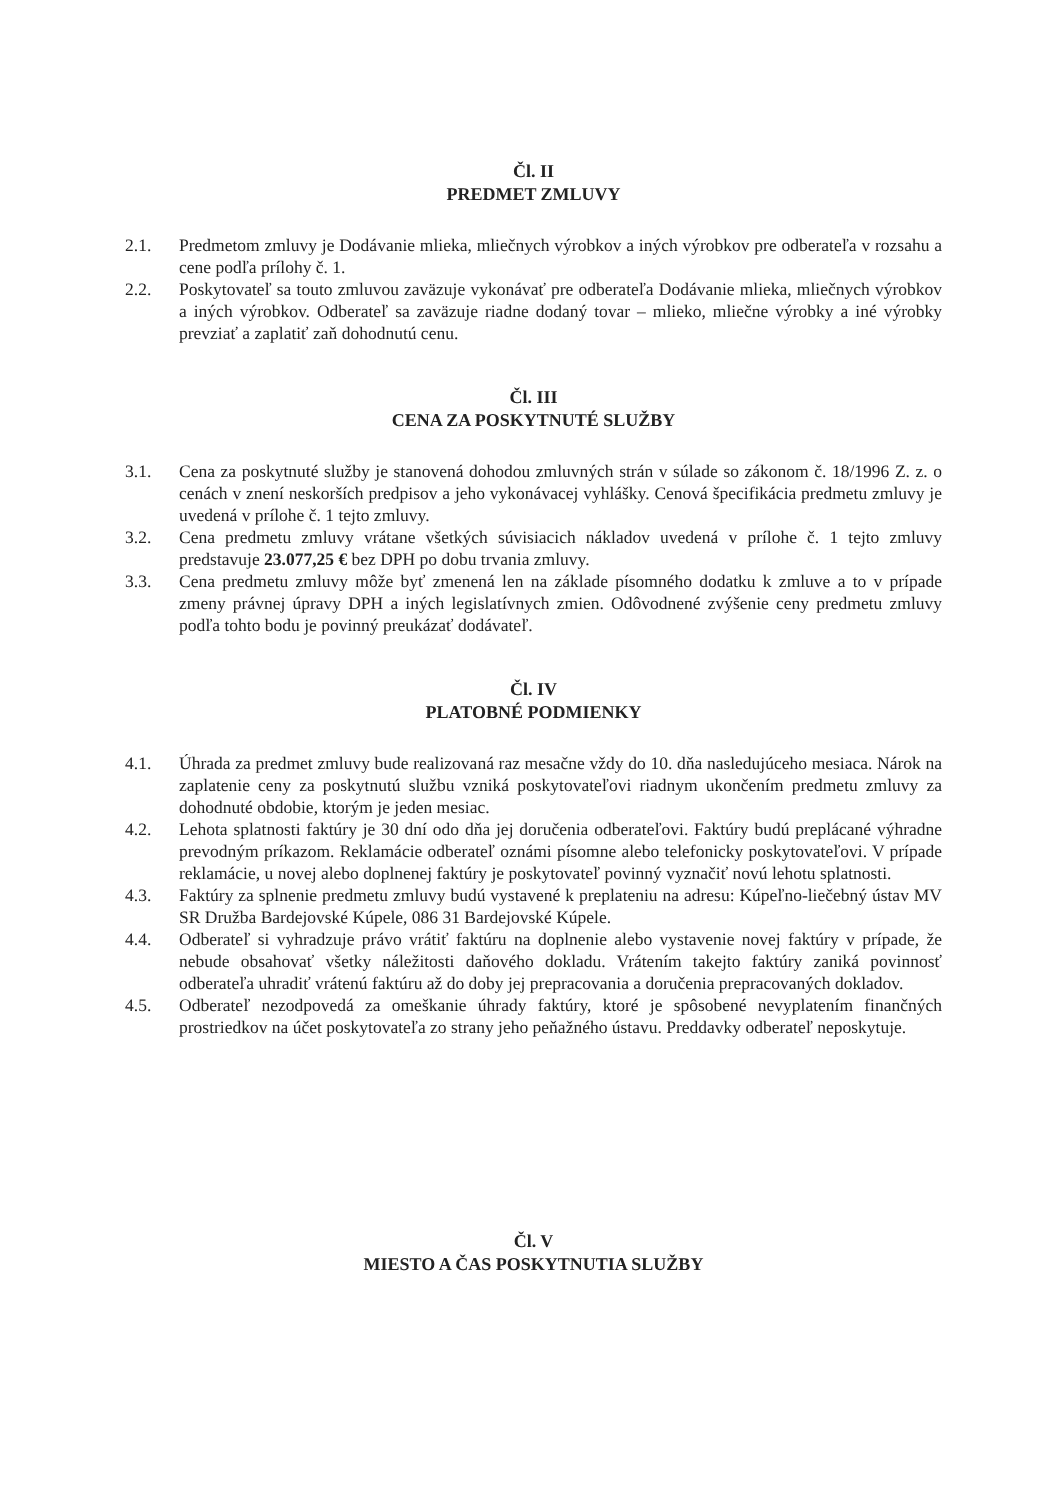Čl. II
PREDMET ZMLUVY
2.1. Predmetom zmluvy je Dodávanie mlieka, mliečnych výrobkov a iných výrobkov pre odberateľa v rozsahu a cene podľa prílohy č. 1.
2.2. Poskytovateľ sa touto zmluvou zaväzuje vykonávať pre odberateľa Dodávanie mlieka, mliečnych výrobkov a iných výrobkov. Odberateľ sa zaväzuje riadne dodaný tovar – mlieko, mliečne výrobky a iné výrobky prevziať a zaplatiť zaň dohodnutú cenu.
Čl. III
CENA ZA POSKYTNUTÉ SLUŽBY
3.1. Cena za poskytnuté služby je stanovená dohodou zmluvných strán v súlade so zákonom č. 18/1996 Z. z. o cenách v znení neskorších predpisov a jeho vykonávacej vyhlášky. Cenová špecifikácia predmetu zmluvy je uvedená v prílohe č. 1 tejto zmluvy.
3.2. Cena predmetu zmluvy vrátane všetkých súvisiacich nákladov uvedená v prílohe č. 1 tejto zmluvy predstavuje 23.077,25 € bez DPH po dobu trvania zmluvy.
3.3. Cena predmetu zmluvy môže byť zmenená len na základe písomného dodatku k zmluve a to v prípade zmeny právnej úpravy DPH a iných legislatívnych zmien. Odôvodnené zvýšenie ceny predmetu zmluvy podľa tohto bodu je povinný preukázať dodávateľ.
Čl. IV
PLATOBNÉ PODMIENKY
4.1. Úhrada za predmet zmluvy bude realizovaná raz mesačne vždy do 10. dňa nasledujúceho mesiaca. Nárok na zaplatenie ceny za poskytnutú službu vzniká poskytovateľovi riadnym ukončením predmetu zmluvy za dohodnuté obdobie, ktorým je jeden mesiac.
4.2. Lehota splatnosti faktúry je 30 dní odo dňa jej doručenia odberateľovi. Faktúry budú preplácané výhradne prevodným príkazom. Reklamácie odberateľ oznámi písomne alebo telefonicky poskytovateľovi. V prípade reklamácie, u novej alebo doplnenej faktúry je poskytovateľ povinný vyznačiť novú lehotu splatnosti.
4.3. Faktúry za splnenie predmetu zmluvy budú vystavené k preplateniu na adresu: Kúpeľno-liečebný ústav MV SR Družba Bardejovské Kúpele, 086 31 Bardejovské Kúpele.
4.4. Odberateľ si vyhradzuje právo vrátiť faktúru na doplnenie alebo vystavenie novej faktúry v prípade, že nebude obsahovať všetky náležitosti daňového dokladu. Vrátením takejto faktúry zaniká povinnosť odberateľa uhradiť vrátenú faktúru až do doby jej prepracovania a doručenia prepracovaných dokladov.
4.5. Odberateľ nezodpovedá za omeškanie úhrady faktúry, ktoré je spôsobené nevyplatením finančných prostriedkov na účet poskytovateľa zo strany jeho peňažného ústavu. Preddavky odberateľ neposkytuje.
Čl. V
MIESTO A ČAS POSKYTNUTIA SLUŽBY